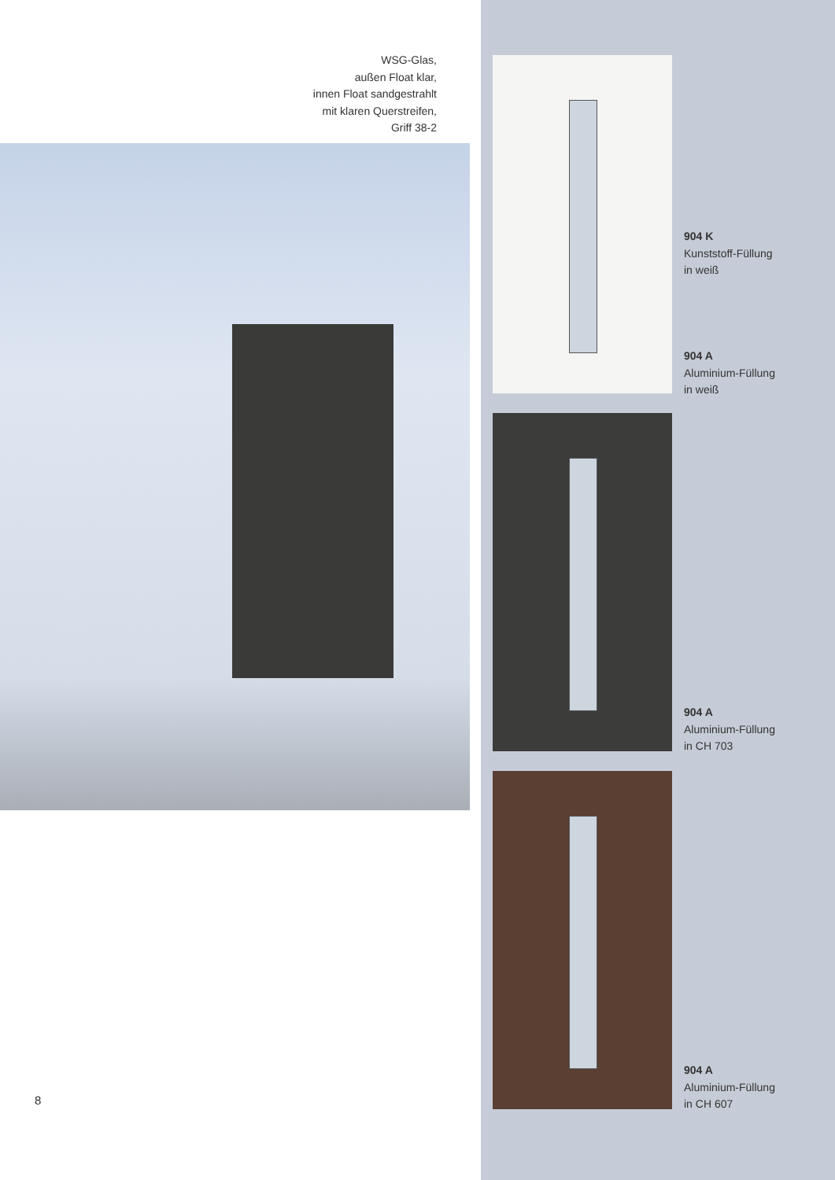WSG-Glas,
außen Float klar,
innen Float sandgestrahlt
mit klaren Querstreifen,
Griff 38-2
8
904 K
Kunststoff-Füllung
in weiß
904 A
Aluminium-Füllung
in weiß
904 A
Aluminium-Füllung
in CH 703
904 A
Aluminium-Füllung
in CH 607